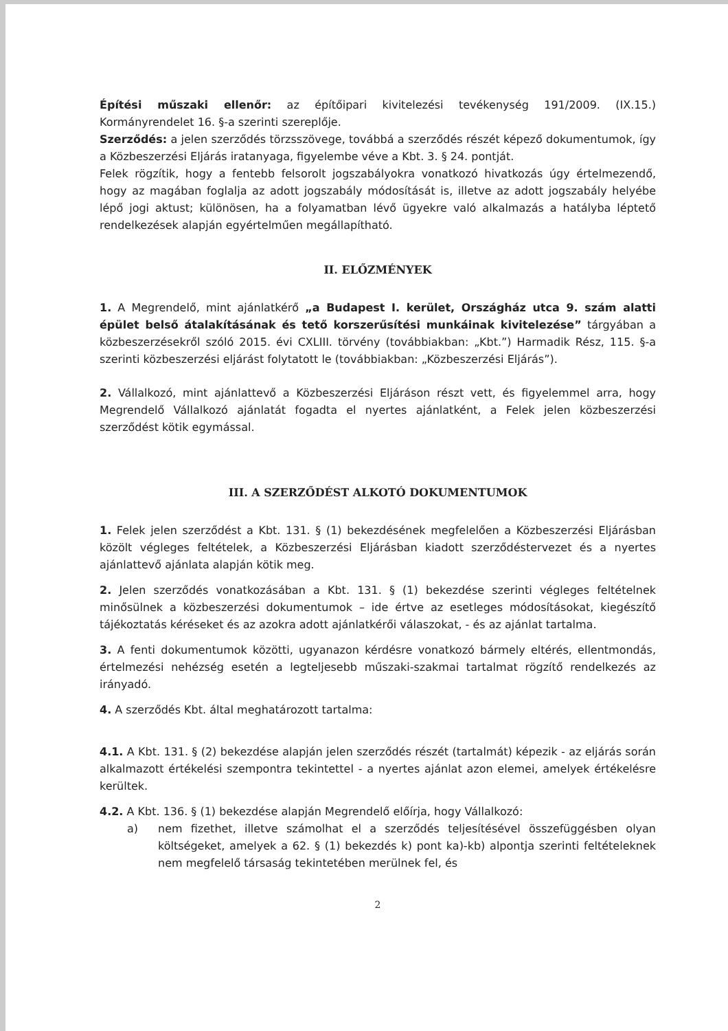Építési műszaki ellenőr: az építőipari kivitelezési tevékenység 191/2009. (IX.15.) Kormányrendelet 16. §-a szerinti szereplője.
Szerződés: a jelen szerződés törzsszövege, továbbá a szerződés részét képező dokumentumok, így a Közbeszerzési Eljárás iratanyaga, figyelembe véve a Kbt. 3. § 24. pontját.
Felek rögzítik, hogy a fentebb felsorolt jogszabályokra vonatkozó hivatkozás úgy értelmezendő, hogy az magában foglalja az adott jogszabály módosítását is, illetve az adott jogszabály helyébe lépő jogi aktust; különösen, ha a folyamatban lévő ügyekre való alkalmazás a hatályba léptető rendelkezések alapján egyértelműen megállapítható.
II. ELŐZMÉNYEK
1. A Megrendelő, mint ajánlatkérő „a Budapest I. kerület, Országház utca 9. szám alatti épület belső átalakításának és tető korszerűsítési munkáinak kivitelezése” tárgyában a közbeszerzésekről szóló 2015. évi CXLIII. törvény (továbbiakban: „Kbt.”) Harmadik Rész, 115. §-a szerinti közbeszerzési eljárást folytatott le (továbbiakban: „Közbeszerzési Eljárás”).
2. Vállalkozó, mint ajánlattevő a Közbeszerzési Eljáráson részt vett, és figyelemmel arra, hogy Megrendelő Vállalkozó ajánlatát fogadta el nyertes ajánlatként, a Felek jelen közbeszerzési szerződést kötik egymással.
III. A SZERZŐDÉST ALKOTÓ DOKUMENTUMOK
1. Felek jelen szerződést a Kbt. 131. § (1) bekezdésének megfelelően a Közbeszerzési Eljárásban közölt végleges feltételek, a Közbeszerzési Eljárásban kiadott szerződéstervezet és a nyertes ajánlattevő ajánlata alapján kötik meg.
2. Jelen szerződés vonatkozásában a Kbt. 131. § (1) bekezdése szerinti végleges feltételnek minősülnek a közbeszerzési dokumentumok – ide értve az esetleges módosításokat, kiegészítő tájékoztatás kéréseket és az azokra adott ajánlatkérői válaszokat, - és az ajánlat tartalma.
3. A fenti dokumentumok közötti, ugyanazon kérdésre vonatkozó bármely eltérés, ellentmondás, értelmezési nehézség esetén a legteljesebb műszaki-szakmai tartalmat rögzítő rendelkezés az irányadó.
4. A szerződés Kbt. által meghatározott tartalma:
4.1. A Kbt. 131. § (2) bekezdése alapján jelen szerződés részét (tartalmát) képezik - az eljárás során alkalmazott értékelési szempontra tekintettel - a nyertes ajánlat azon elemei, amelyek értékelésre kerültek.
4.2. A Kbt. 136. § (1) bekezdése alapján Megrendelő előírja, hogy Vállalkozó:
a) nem fizethet, illetve számolhat el a szerződés teljesítésével összefüggésben olyan költségeket, amelyek a 62. § (1) bekezdés k) pont ka)-kb) alpontja szerinti feltételeknek nem megfelelő társaság tekintetében merülnek fel, és
2